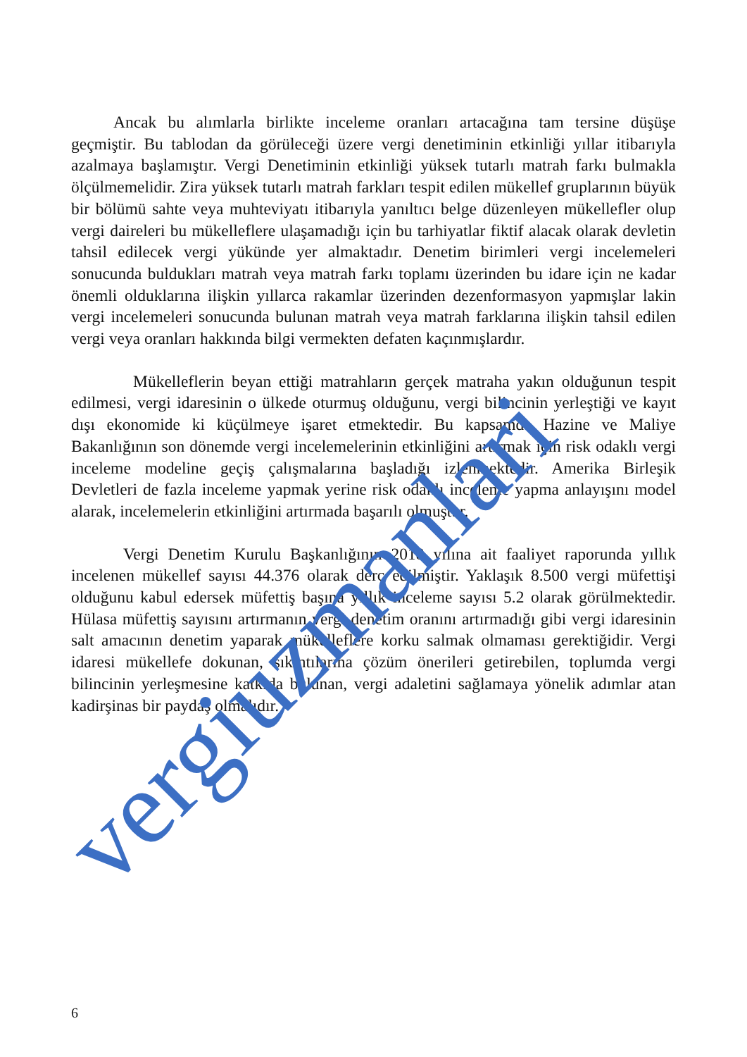Ancak bu alımlarla birlikte inceleme oranları artacağına tam tersine düşüşe geçmiştir. Bu tablodan da görüleceği üzere vergi denetiminin etkinliği yıllar itibarıyla azalmaya başlamıştır. Vergi Denetiminin etkinliği yüksek tutarlı matrah farkı bulmakla ölçülmemelidir. Zira yüksek tutarlı matrah farkları tespit edilen mükellef gruplarının büyük bir bölümü sahte veya muhteviyatı itibarıyla yanıltıcı belge düzenleyen mükellefler olup vergi daireleri bu mükelleflere ulaşamadığı için bu tarhiyatlar fiktif alacak olarak devletin tahsil edilecek vergi yükünde yer almaktadır. Denetim birimleri vergi incelemeleri sonucunda buldukları matrah veya matrah farkı toplamı üzerinden bu idare için ne kadar önemli olduklarına ilişkin yıllarca rakamlar üzerinden dezenformasyon yapmışlar lakin vergi incelemeleri sonucunda bulunan matrah veya matrah farklarına ilişkin tahsil edilen vergi veya oranları hakkında bilgi vermekten defaten kaçınmışlardır.
Mükelleflerin beyan ettiği matrahların gerçek matraha yakın olduğunun tespit edilmesi, vergi idaresinin o ülkede oturmuş olduğunu, vergi bilincinin yerleştiği ve kayıt dışı ekonomide ki küçülmeye işaret etmektedir. Bu kapsamda Hazine ve Maliye Bakanlığının son dönemde vergi incelemelerinin etkinliğini artırmak için risk odaklı vergi inceleme modeline geçiş çalışmalarına başladığı izlenmektedir. Amerika Birleşik Devletleri de fazla inceleme yapmak yerine risk odaklı inceleme yapma anlayışını model alarak, incelemelerin etkinliğini artırmada başarılı olmuştur.
Vergi Denetim Kurulu Başkanlığının 2018 yılına ait faaliyet raporunda yıllık incelenen mükellef sayısı 44.376 olarak derç edilmiştir. Yaklaşık 8.500 vergi müfettişi olduğunu kabul edersek müfettiş başına yıllık inceleme sayısı 5.2 olarak görülmektedir. Hülasa müfettiş sayısını artırmanın vergi denetim oranını artırmadığı gibi vergi idaresinin salt amacının denetim yaparak mükelleflere korku salmak olmaması gerektiğidir. Vergi idaresi mükellefe dokunan, sıkıntılarına çözüm önerileri getirebilen, toplumda vergi bilincinin yerleşmesine katkıda bulunan, vergi adaletini sağlamaya yönelik adımlar atan kadirşinas bir paydaş olmalıdır.
vergiuzmanlari
6